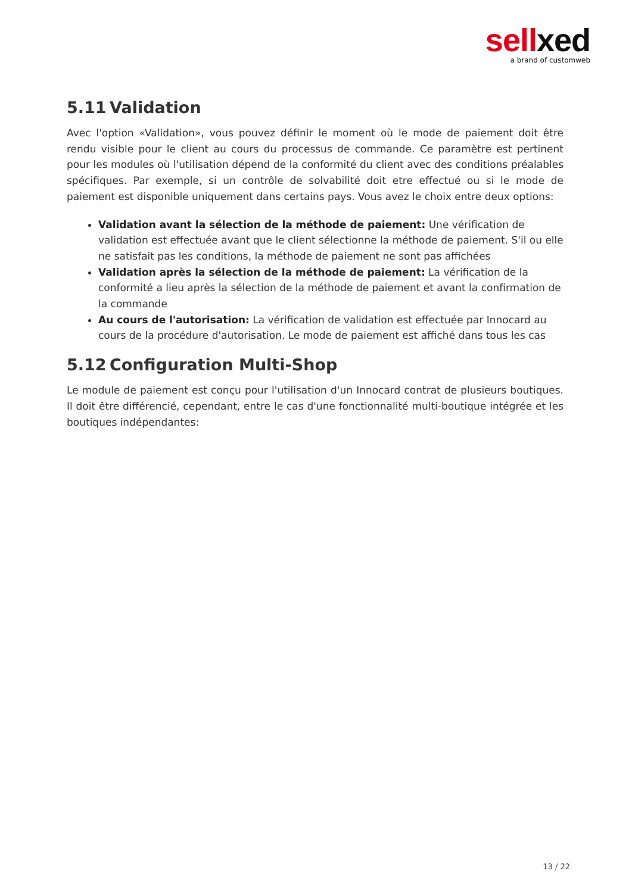sellxed
a brand of customweb
5.11 Validation
Avec l'option «Validation», vous pouvez définir le moment où le mode de paiement doit être rendu visible pour le client au cours du processus de commande. Ce paramètre est pertinent pour les modules où l'utilisation dépend de la conformité du client avec des conditions préalables spécifiques. Par exemple, si un contrôle de solvabilité doit etre effectué ou si le mode de paiement est disponible uniquement dans certains pays. Vous avez le choix entre deux options:
Validation avant la sélection de la méthode de paiement: Une vérification de validation est effectuée avant que le client sélectionne la méthode de paiement. S'il ou elle ne satisfait pas les conditions, la méthode de paiement ne sont pas affichées
Validation après la sélection de la méthode de paiement: La vérification de la conformité a lieu après la sélection de la méthode de paiement et avant la confirmation de la commande
Au cours de l'autorisation: La vérification de validation est effectuée par Innocard au cours de la procédure d'autorisation. Le mode de paiement est affiché dans tous les cas
5.12 Configuration Multi-Shop
Le module de paiement est conçu pour l'utilisation d'un Innocard contrat de plusieurs boutiques. Il doit être différencié, cependant, entre le cas d'une fonctionnalité multi-boutique intégrée et les boutiques indépendantes:
13 / 22